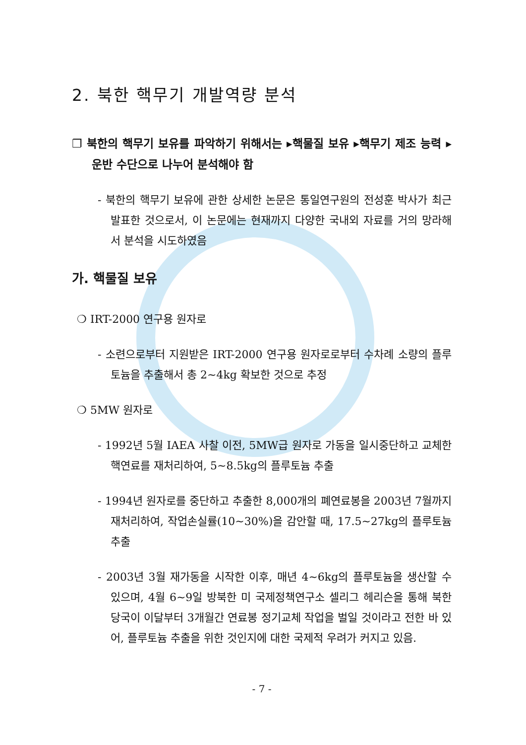2. 북한 핵무기 개발역량 분석
❐ 북한의 핵무기 보유를 파악하기 위해서는 ▸핵물질 보유 ▸핵무기 제조 능력 ▸운반 수단으로 나누어 분석해야 함
- 북한의 핵무기 보유에 관한 상세한 논문은 통일연구원의 전성훈 박사가 최근 발표한 것으로서, 이 논문에는 현재까지 다양한 국내외 자료를 거의 망라해서 분석을 시도하였음
가. 핵물질 보유
❍ IRT-2000 연구용 원자로
- 소련으로부터 지원받은 IRT-2000 연구용 원자로로부터 수차례 소량의 플루토늄을 추출해서 총 2~4kg 확보한 것으로 추정
❍ 5MW 원자로
- 1992년 5월 IAEA 사찰 이전, 5MW급 원자로 가동을 일시중단하고 교체한 핵연료를 재처리하여, 5~8.5kg의 플루토늄 추출
- 1994년 원자로를 중단하고 추출한 8,000개의 폐연료봉을 2003년 7월까지 재처리하여, 작업손실률(10~30%)을 감안할 때, 17.5~27kg의 플루토늄 추출
- 2003년 3월 재가동을 시작한 이후, 매년 4~6kg의 플루토늄을 생산할 수 있으며, 4월 6~9일 방북한 미 국제정책연구소 셀리그 헤리슨을 통해 북한 당국이 이달부터 3개월간 연료봉 정기교체 작업을 벌일 것이라고 전한 바 있어, 플루토늄 추출을 위한 것인지에 대한 국제적 우려가 커지고 있음.
- 7 -